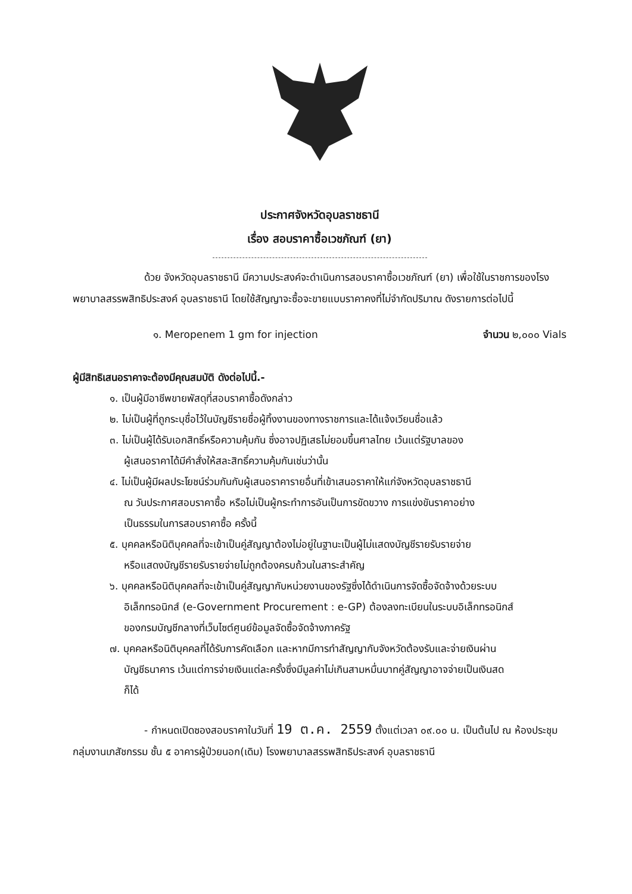ประกาศจังหวัดอุบลราชธานี
เรื่อง สอบราคาซื้อเวชภัณฑ์ (ยา)
ด้วย จังหวัดอุบลราชธานี มีความประสงค์จะดำเนินการสอบราคาซื้อเวชภัณฑ์ (ยา) เพื่อใช้ในราชการของโรงพยาบาลสรรพสิทธิประสงค์ อุบลราชธานี โดยใช้สัญญาจะซื้อจะขายแบบราคาคงที่ไม่จำกัดปริมาณ ดังรายการต่อไปนี้
๑. Meropenem 1 gm for injection จำนวน ๒,๐๐๐ Vials
ผู้มีสิทธิเสนอราคาจะต้องมีคุณสมบัติ ดังต่อไปนี้.-
๑. เป็นผู้มีอาชีพขายพัสดุที่สอบราคาซื้อดังกล่าว
๒. ไม่เป็นผู้ที่ถูกระบุชื่อไว้ในบัญชีรายชื่อผู้ทิ้งงานของทางราชการและได้แจ้งเวียนชื่อแล้ว
๓. ไม่เป็นผู้ได้รับเอกสิทธิ์หรือความคุ้มกัน ซึ่งอาจปฏิเสธไม่ยอมขึ้นศาลไทย เว้นแต่รัฐบาลของ
ผู้เสนอราคาได้มีคำสั่งให้สละสิทธิ์ความคุ้มกันเช่นว่านั้น
๔. ไม่เป็นผู้มีผลประโยชน์ร่วมกันกับผู้เสนอราคารายอื่นที่เข้าเสนอราคาให้แก่จังหวัดอุบลราชธานี
ณ วันประกาศสอบราคาซื้อ หรือไม่เป็นผู้กระทำการอันเป็นการขัดขวาง การแข่งขันราคาอย่าง
เป็นธรรมในการสอบราคาซื้อ ครั้งนี้
๕. บุคคลหรือนิติบุคคลที่จะเข้าเป็นคู่สัญญาต้องไม่อยู่ในฐานะเป็นผู้ไม่แสดงบัญชีรายรับรายจ่าย
หรือแสดงบัญชีรายรับรายจ่ายไม่ถูกต้องครบถ้วนในสาระสำคัญ
๖. บุคคลหรือนิติบุคคลที่จะเข้าเป็นคู่สัญญากับหน่วยงานของรัฐซึ่งได้ดำเนินการจัดซื้อจัดจ้างด้วยระบบ
อิเล็กทรอนิกส์ (e-Government Procurement : e-GP) ต้องลงทะเบียนในระบบอิเล็กทรอนิกส์
ของกรมบัญชีกลางที่เว็บไซต์ศูนย์ข้อมูลจัดซื้อจัดจ้างภาครัฐ
๗. บุคคลหรือนิติบุคคลที่ได้รับการคัดเลือก และหากมีการทำสัญญากับจังหวัดต้องรับและจ่ายเงินผ่าน
บัญชีธนาคาร เว้นแต่การจ่ายเงินแต่ละครั้งซึ่งมีมูลค่าไม่เกินสามหมื่นบาทคู่สัญญาอาจจ่ายเป็นเงินสด
ก็ได้
- กำหนดเปิดซองสอบราคาในวันที่ 19 ต.ค. 2559 ตั้งแต่เวลา ๐๙.๐๐ น. เป็นต้นไป ณ ห้องประชุมกลุ่มงานเภสัชกรรม ชั้น ๕ อาคารผู้ป่วยนอก(เดิม) โรงพยาบาลสรรพสิทธิประสงค์ อุบลราชธานี